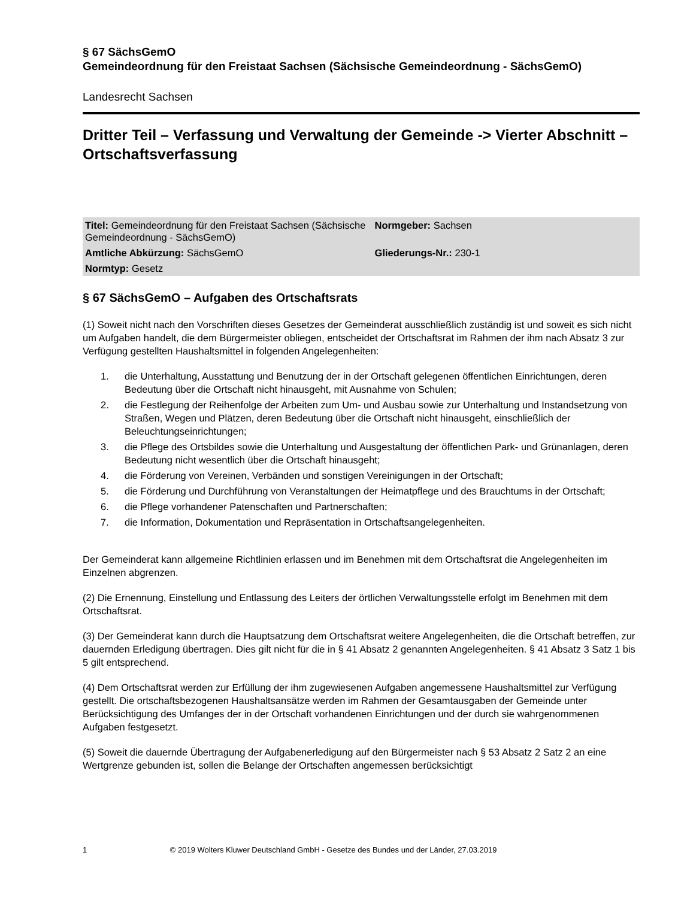§ 67 SächsGemO
Gemeindeordnung für den Freistaat Sachsen (Sächsische Gemeindeordnung - SächsGemO)
Landesrecht Sachsen
Dritter Teil – Verfassung und Verwaltung der Gemeinde -> Vierter Abschnitt – Ortschaftsverfassung
| Titel: Gemeindeordnung für den Freistaat Sachsen (Sächsische Gemeindeordnung - SächsGemO) | Normgeber: Sachsen |
| Amtliche Abkürzung: SächsGemO | Gliederungs-Nr.: 230-1 |
| Normtyp: Gesetz | |
§ 67 SächsGemO – Aufgaben des Ortschaftsrats
(1) Soweit nicht nach den Vorschriften dieses Gesetzes der Gemeinderat ausschließlich zuständig ist und soweit es sich nicht um Aufgaben handelt, die dem Bürgermeister obliegen, entscheidet der Ortschaftsrat im Rahmen der ihm nach Absatz 3 zur Verfügung gestellten Haushaltsmittel in folgenden Angelegenheiten:
1. die Unterhaltung, Ausstattung und Benutzung der in der Ortschaft gelegenen öffentlichen Einrichtungen, deren Bedeutung über die Ortschaft nicht hinausgeht, mit Ausnahme von Schulen;
2. die Festlegung der Reihenfolge der Arbeiten zum Um- und Ausbau sowie zur Unterhaltung und Instandsetzung von Straßen, Wegen und Plätzen, deren Bedeutung über die Ortschaft nicht hinausgeht, einschließlich der Beleuchtungseinrichtungen;
3. die Pflege des Ortsbildes sowie die Unterhaltung und Ausgestaltung der öffentlichen Park- und Grünanlagen, deren Bedeutung nicht wesentlich über die Ortschaft hinausgeht;
4. die Förderung von Vereinen, Verbänden und sonstigen Vereinigungen in der Ortschaft;
5. die Förderung und Durchführung von Veranstaltungen der Heimatpflege und des Brauchtums in der Ortschaft;
6. die Pflege vorhandener Patenschaften und Partnerschaften;
7. die Information, Dokumentation und Repräsentation in Ortschaftsangelegenheiten.
Der Gemeinderat kann allgemeine Richtlinien erlassen und im Benehmen mit dem Ortschaftsrat die Angelegenheiten im Einzelnen abgrenzen.
(2) Die Ernennung, Einstellung und Entlassung des Leiters der örtlichen Verwaltungsstelle erfolgt im Benehmen mit dem Ortschaftsrat.
(3) Der Gemeinderat kann durch die Hauptsatzung dem Ortschaftsrat weitere Angelegenheiten, die die Ortschaft betreffen, zur dauernden Erledigung übertragen. Dies gilt nicht für die in § 41 Absatz 2 genannten Angelegenheiten. § 41 Absatz 3 Satz 1 bis 5 gilt entsprechend.
(4) Dem Ortschaftsrat werden zur Erfüllung der ihm zugewiesenen Aufgaben angemessene Haushaltsmittel zur Verfügung gestellt. Die ortschaftsbezogenen Haushaltsansätze werden im Rahmen der Gesamtausgaben der Gemeinde unter Berücksichtigung des Umfanges der in der Ortschaft vorhandenen Einrichtungen und der durch sie wahrgenommenen Aufgaben festgesetzt.
(5) Soweit die dauernde Übertragung der Aufgabenerledigung auf den Bürgermeister nach § 53 Absatz 2 Satz 2 an eine Wertgrenze gebunden ist, sollen die Belange der Ortschaften angemessen berücksichtigt
1 © 2019 Wolters Kluwer Deutschland GmbH - Gesetze des Bundes und der Länder, 27.03.2019